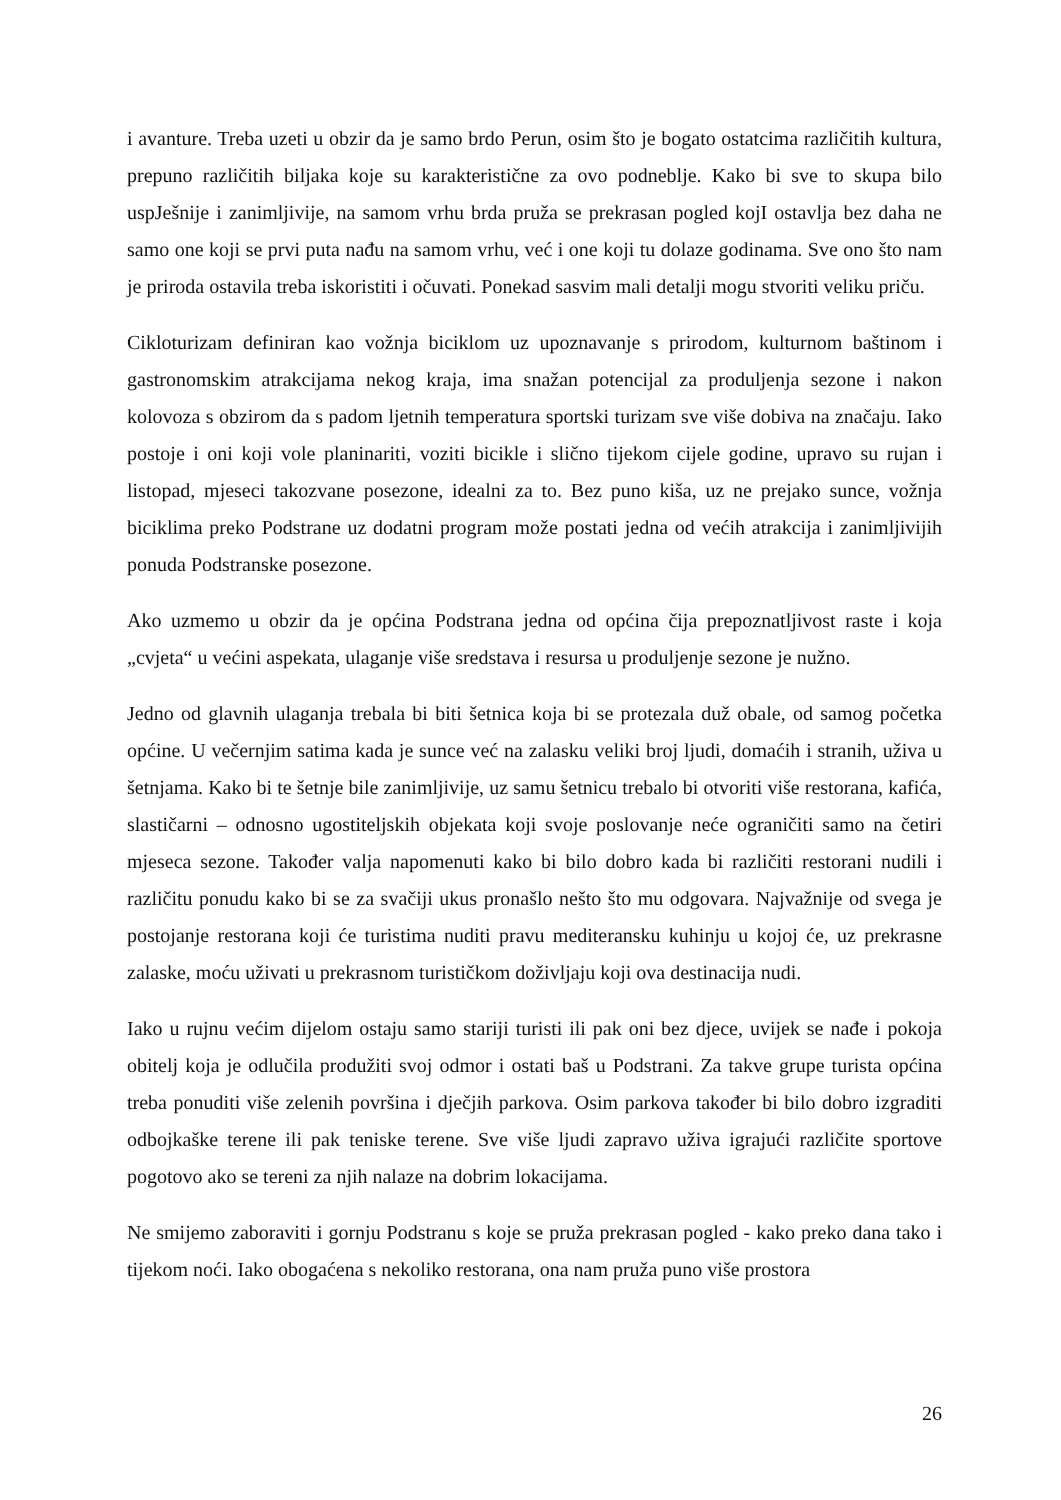i avanture. Treba uzeti u obzir da je samo brdo Perun, osim što je bogato ostatcima različitih kultura, prepuno različitih biljaka koje su karakteristične za ovo podneblje. Kako bi sve to skupa bilo uspJešnije i zanimljivije, na samom vrhu brda pruža se prekrasan pogled kojI ostavlja bez daha ne samo one koji se prvi puta nađu na samom vrhu, već i one koji tu dolaze godinama. Sve ono što nam je priroda ostavila treba iskoristiti i očuvati. Ponekad sasvim mali detalji mogu stvoriti veliku priču.
Cikloturizam definiran kao vožnja biciklom uz upoznavanje s prirodom, kulturnom baštinom i gastronomskim atrakcijama nekog kraja, ima snažan potencijal za produljenja sezone i nakon kolovoza s obzirom da s padom ljetnih temperatura sportski turizam sve više dobiva na značaju. Iako postoje i oni koji vole planinariti, voziti bicikle i slično tijekom cijele godine, upravo su rujan i listopad, mjeseci takozvane posezone, idealni za to. Bez puno kiša, uz ne prejako sunce, vožnja biciklima preko Podstrane uz dodatni program može postati jedna od većih atrakcija i zanimljivijih ponuda Podstranske posezone.
Ako uzmemo u obzir da je općina Podstrana jedna od općina čija prepoznatljivost raste i koja „cvjeta“ u većini aspekata, ulaganje više sredstava i resursa u produljenje sezone je nužno.
Jedno od glavnih ulaganja trebala bi biti šetnica koja bi se protezala duž obale, od samog početka općine. U večernjim satima kada je sunce već na zalasku veliki broj ljudi, domaćih i stranih, uživa u šetnjama. Kako bi te šetnje bile zanimljivije, uz samu šetnicu trebalo bi otvoriti više restorana, kafića, slastičarni – odnosno ugostiteljskih objekata koji svoje poslovanje neće ograničiti samo na četiri mjeseca sezone. Također valja napomenuti kako bi bilo dobro kada bi različiti restorani nudili i različitu ponudu kako bi se za svačiji ukus pronašlo nešto što mu odgovara. Najvažnije od svega je postojanje restorana koji će turistima nuditi pravu mediteransku kuhinju u kojoj će, uz prekrasne zalaske, moću uživati u prekrasnom turističkom doživljaju koji ova destinacija nudi.
Iako u rujnu većim dijelom ostaju samo stariji turisti ili pak oni bez djece, uvijek se nađe i pokoja obitelj koja je odlučila produžiti svoj odmor i ostati baš u Podstrani. Za takve grupe turista općina treba ponuditi više zelenih površina i dječjih parkova. Osim parkova također bi bilo dobro izgraditi odbojkaške terene ili pak teniske terene. Sve više ljudi zapravo uživa igrajući različite sportove pogotovo ako se tereni za njih nalaze na dobrim lokacijama.
Ne smijemo zaboraviti i gornju Podstranu s koje se pruža prekrasan pogled - kako preko dana tako i tijekom noći. Iako obogaćena s nekoliko restorana, ona nam pruža puno više prostora
26